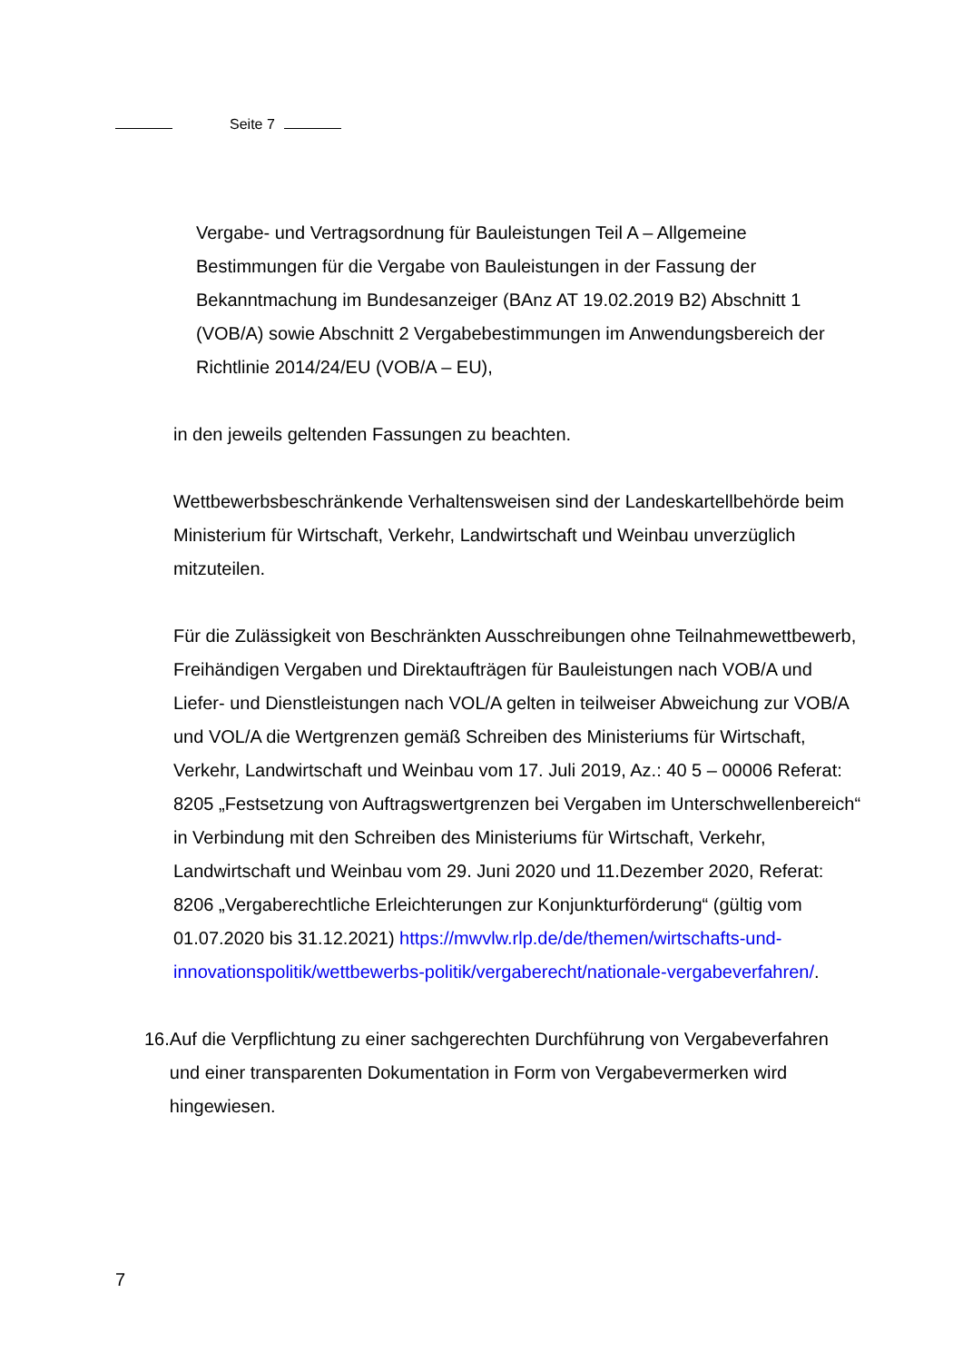Seite 7
Vergabe- und Vertragsordnung für Bauleistungen Teil A – Allgemeine Bestimmungen für die Vergabe von Bauleistungen in der Fassung der Bekanntmachung im Bundesanzeiger (BAnz AT 19.02.2019 B2) Abschnitt 1 (VOB/A) sowie Abschnitt 2 Vergabebestimmungen im Anwendungsbereich der Richtlinie 2014/24/EU (VOB/A – EU),
in den jeweils geltenden Fassungen zu beachten.
Wettbewerbsbeschränkende Verhaltensweisen sind der Landeskartellbehörde beim Ministerium für Wirtschaft, Verkehr, Landwirtschaft und Weinbau unverzüglich mitzuteilen.
Für die Zulässigkeit von Beschränkten Ausschreibungen ohne Teilnahmewettbewerb, Freihändigen Vergaben und Direktaufträgen für Bauleistungen nach VOB/A und Liefer- und Dienstleistungen nach VOL/A gelten in teilweiser Abweichung zur VOB/A und VOL/A die Wertgrenzen gemäß Schreiben des Ministeriums für Wirtschaft, Verkehr, Landwirtschaft und Weinbau vom 17. Juli 2019, Az.: 40 5 – 00006 Referat: 8205 „Festsetzung von Auftragswertgrenzen bei Vergaben im Unterschwellenbereich“ in Verbindung mit den Schreiben des Ministeriums für Wirtschaft, Verkehr, Landwirtschaft und Weinbau vom 29. Juni 2020 und 11.Dezember 2020, Referat: 8206 „Vergaberechtliche Erleichterungen zur Konjunkturförderung“ (gültig vom 01.07.2020 bis 31.12.2021) https://mwvlw.rlp.de/de/themen/wirtschafts-und-innovationspolitik/wettbewerbs-politik/vergaberecht/nationale-vergabeverfahren/.
16.
Auf die Verpflichtung zu einer sachgerechten Durchführung von Vergabeverfahren und einer transparenten Dokumentation in Form von Vergabevermerken wird hingewiesen.
7